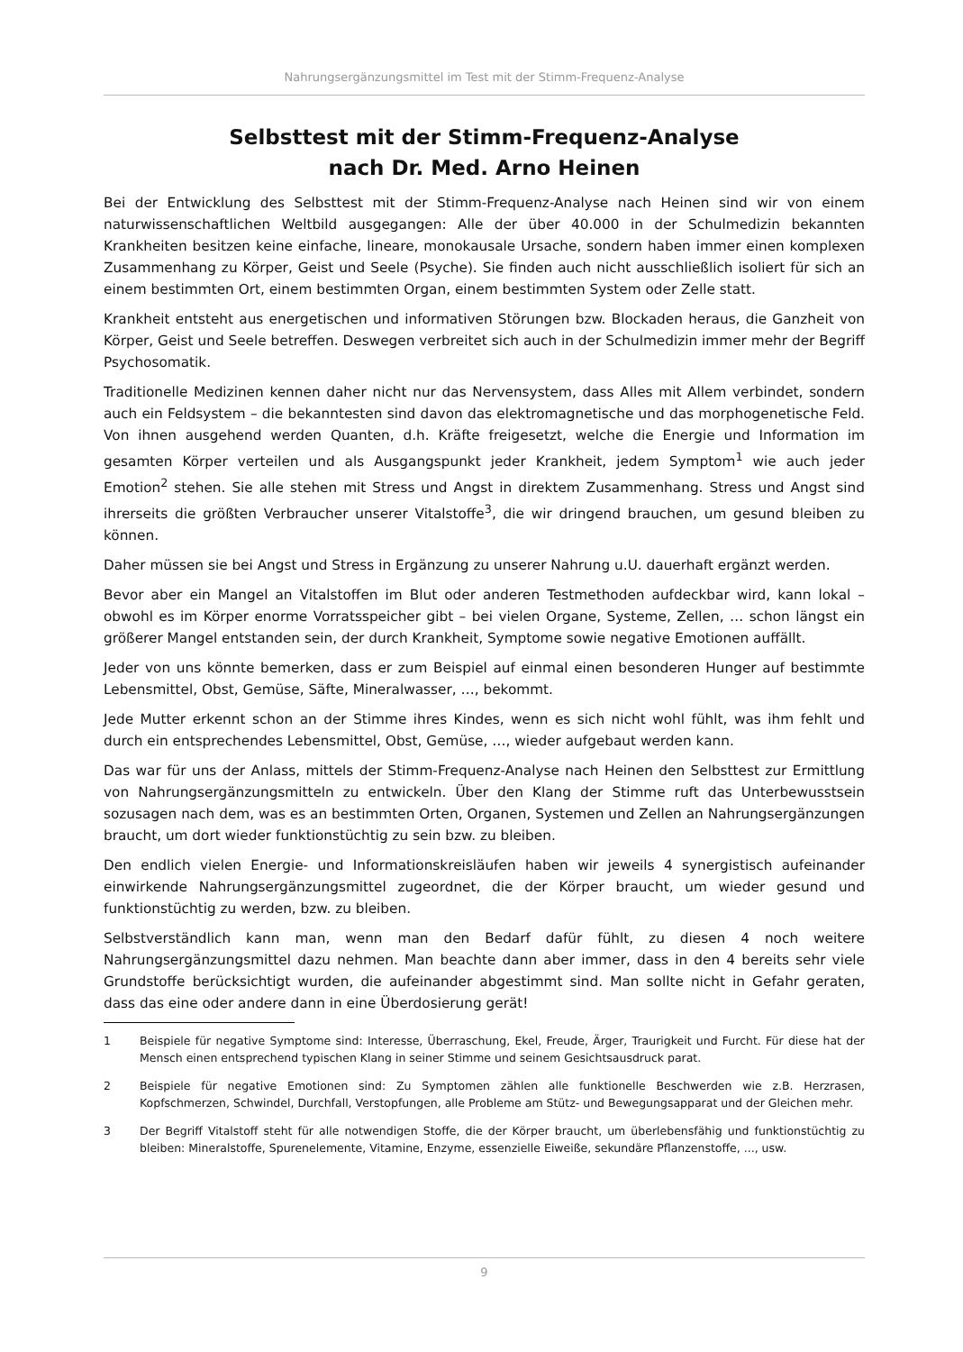Nahrungsergänzungsmittel im Test mit der Stimm-Frequenz-Analyse
Selbsttest mit der Stimm-Frequenz-Analyse
nach Dr. Med. Arno Heinen
Bei der Entwicklung des Selbsttest mit der Stimm-Frequenz-Analyse nach Heinen sind wir von einem naturwissenschaftlichen Weltbild ausgegangen: Alle der über 40.000 in der Schulmedizin bekannten Krankheiten besitzen keine einfache, lineare, monokausale Ursache, sondern haben immer einen komplexen Zusammenhang zu Körper, Geist und Seele (Psyche). Sie finden auch nicht ausschließlich isoliert für sich an einem bestimmten Ort, einem bestimmten Organ, einem bestimmten System oder Zelle statt.
Krankheit entsteht aus energetischen und informativen Störungen bzw. Blockaden heraus, die Ganzheit von Körper, Geist und Seele betreffen. Deswegen verbreitet sich auch in der Schulmedizin immer mehr der Begriff Psychosomatik.
Traditionelle Medizinen kennen daher nicht nur das Nervensystem, dass Alles mit Allem verbindet, sondern auch ein Feldsystem – die bekanntesten sind davon das elektromagnetische und das morphogenetische Feld. Von ihnen ausgehend werden Quanten, d.h. Kräfte freigesetzt, welche die Energie und Information im gesamten Körper verteilen und als Ausgangspunkt jeder Krankheit, jedem Symptom<sup>1</sup> wie auch jeder Emotion<sup>2</sup> stehen. Sie alle stehen mit Stress und Angst in direktem Zusammenhang. Stress und Angst sind ihrerseits die größten Verbraucher unserer Vitalstoffe<sup>3</sup>, die wir dringend brauchen, um gesund bleiben zu können.
Daher müssen sie bei Angst und Stress in Ergänzung zu unserer Nahrung u.U. dauerhaft ergänzt werden.
Bevor aber ein Mangel an Vitalstoffen im Blut oder anderen Testmethoden aufdeckbar wird, kann lokal – obwohl es im Körper enorme Vorratsspeicher gibt – bei vielen Organe, Systeme, Zellen, … schon längst ein größerer Mangel entstanden sein, der durch Krankheit, Symptome sowie negative Emotionen auffällt.
Jeder von uns könnte bemerken, dass er zum Beispiel auf einmal einen besonderen Hunger auf bestimmte Lebensmittel, Obst, Gemüse, Säfte, Mineralwasser, …, bekommt.
Jede Mutter erkennt schon an der Stimme ihres Kindes, wenn es sich nicht wohl fühlt, was ihm fehlt und durch ein entsprechendes Lebensmittel, Obst, Gemüse, …, wieder aufgebaut werden kann.
Das war für uns der Anlass, mittels der Stimm-Frequenz-Analyse nach Heinen den Selbsttest zur Ermittlung von Nahrungsergänzungsmitteln zu entwickeln. Über den Klang der Stimme ruft das Unterbewusstsein sozusagen nach dem, was es an bestimmten Orten, Organen, Systemen und Zellen an Nahrungsergänzungen braucht, um dort wieder funktionstüchtig zu sein bzw. zu bleiben.
Den endlich vielen Energie- und Informationskreisläufen haben wir jeweils 4 synergistisch aufeinander einwirkende Nahrungsergänzungsmittel zugeordnet, die der Körper braucht, um wieder gesund und funktionstüchtig zu werden, bzw. zu bleiben.
Selbstverständlich kann man, wenn man den Bedarf dafür fühlt, zu diesen 4 noch weitere Nahrungsergänzungsmittel dazu nehmen. Man beachte dann aber immer, dass in den 4 bereits sehr viele Grundstoffe berücksichtigt wurden, die aufeinander abgestimmt sind. Man sollte nicht in Gefahr geraten, dass das eine oder andere dann in eine Überdosierung gerät!
1 Beispiele für negative Symptome sind: Interesse, Überraschung, Ekel, Freude, Ärger, Traurigkeit und Furcht. Für diese hat der Mensch einen entsprechend typischen Klang in seiner Stimme und seinem Gesichtsausdruck parat.
2 Beispiele für negative Emotionen sind: Zu Symptomen zählen alle funktionelle Beschwerden wie z.B. Herzrasen, Kopfschmerzen, Schwindel, Durchfall, Verstopfungen, alle Probleme am Stütz- und Bewegungsapparat und der Gleichen mehr.
3 Der Begriff Vitalstoff steht für alle notwendigen Stoffe, die der Körper braucht, um überlebensfähig und funktionstüchtig zu bleiben: Mineralstoffe, Spurenelemente, Vitamine, Enzyme, essenzielle Eiweiße, sekundäre Pflanzenstoffe, ..., usw.
9